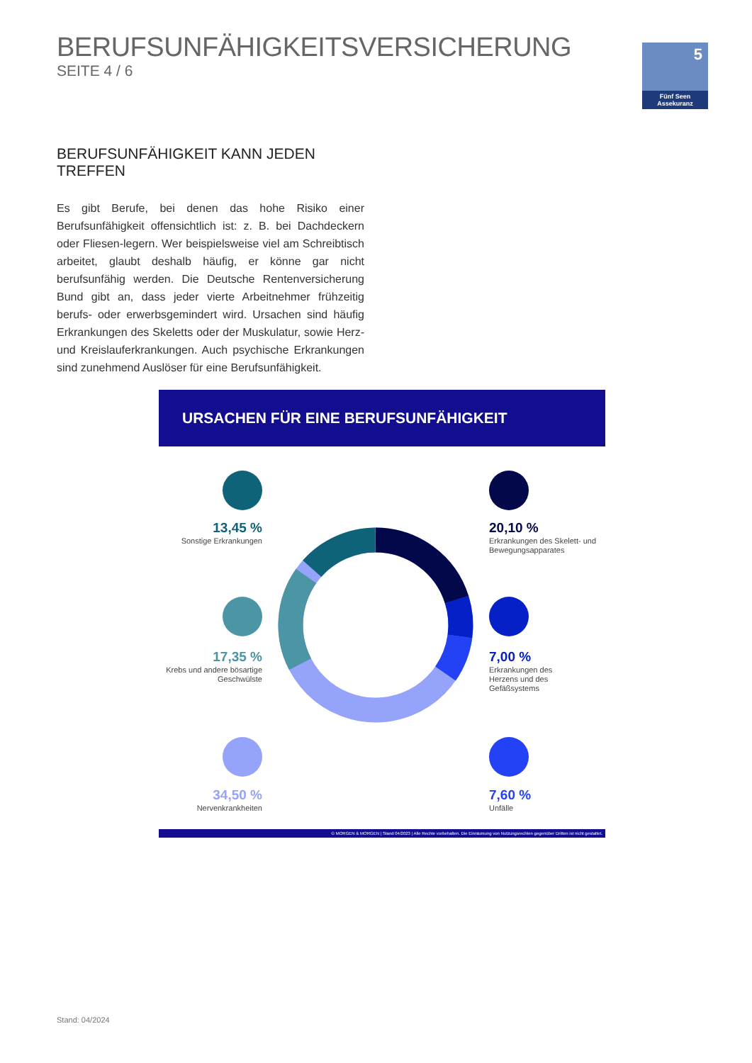BERUFSUNFÄHIGKEITSVERSICHERUNG
SEITE 4 / 6
5
Fünf Seen Assekuranz
BERUFSUNFÄHIGKEIT KANN JEDEN TREFFEN
Es gibt Berufe, bei denen das hohe Risiko einer Berufsunfähigkeit offensichtlich ist: z. B. bei Dachdeckern oder Fliesen-legern. Wer bei­spielsweise viel am Schreibtisch arbeitet, glaubt deshalb häufig, er könne gar nicht berufsunfähig werden. Die Deutsche Rentenversiche­rung Bund gibt an, dass jeder vierte Arbeitnehmer frühzeitig berufs- oder erwerbsgemindert wird. Ursachen sind häufig Erkrankungen des Skeletts oder der Muskulatur, sowie Herz- und Kreislauferkrankungen. Auch psychische Erkrankungen sind zunehmend Auslöser für eine Berufsunfähigkeit.
URSACHEN FÜR EINE BERUFSUNFÄHIGKEIT
13,45 %
Sonstige Erkrankungen
20,10 %
Erkrankungen des Skelett- und Bewegungsapparates
17,35 %
Krebs und andere bösartige Geschwülste
7,00 %
Erkrankungen des Herzens und des Gefäßsystems
34,50 %
Nervenkrankheiten
7,60 %
Unfälle
© MORGEN & MORGEN | Stand 04/2023 | Alle Rechte vorbehalten. Die Einräumung von Nutzungsrechten gegenüber Dritten ist nicht gestattet.
Stand: 04/2024